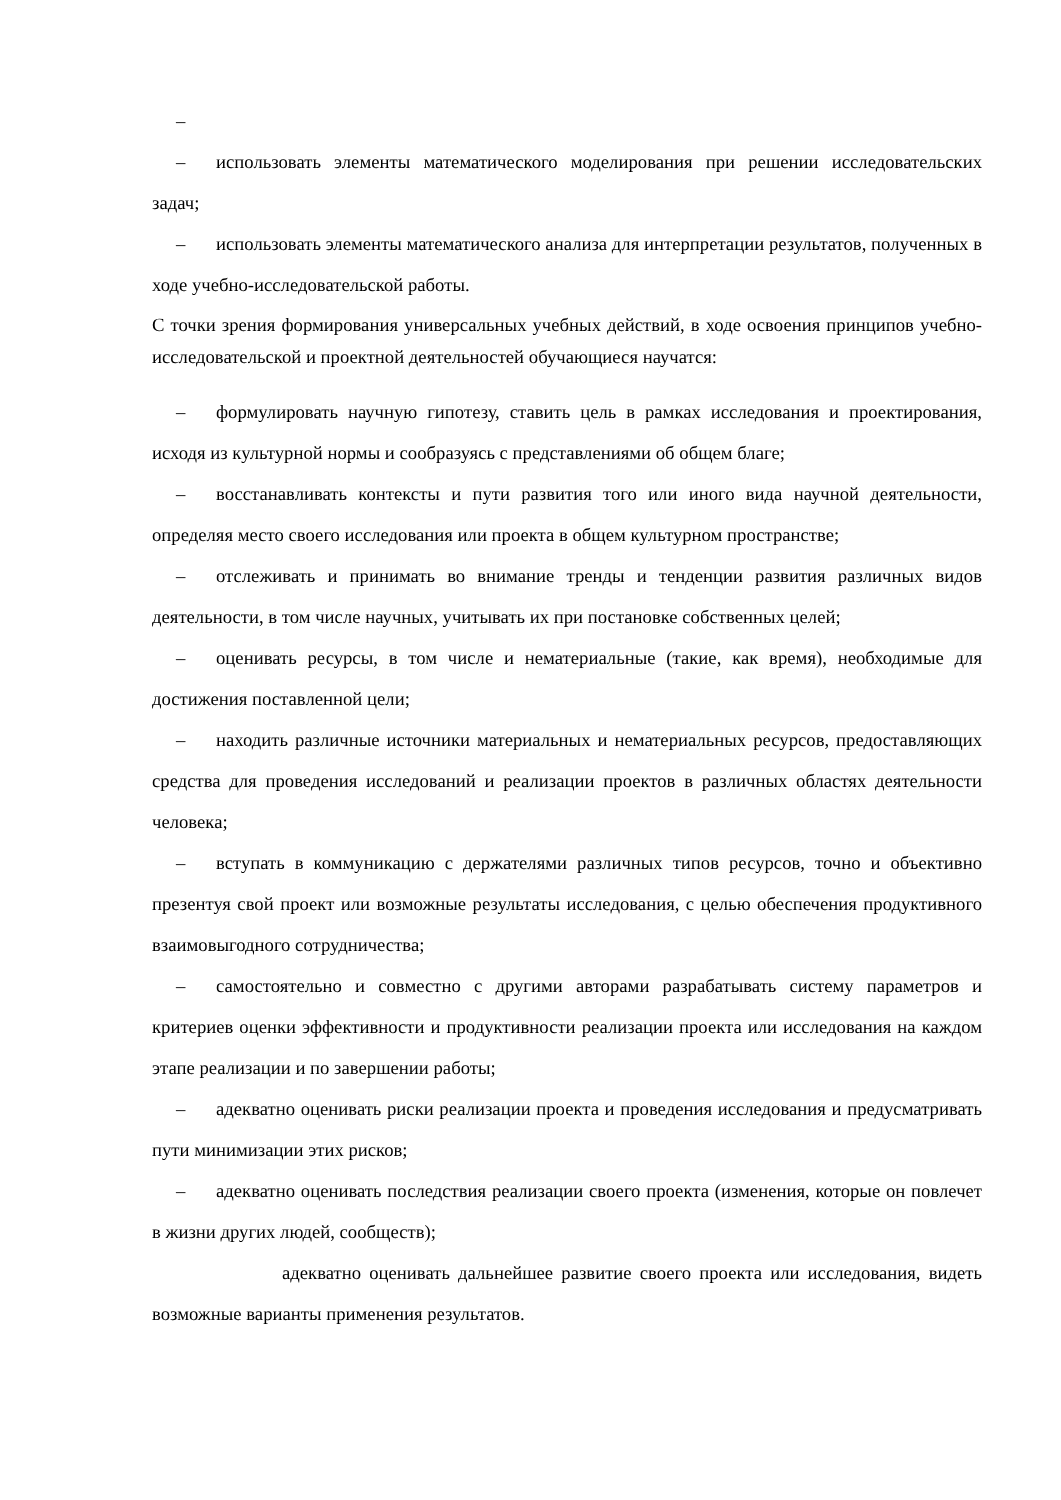–
– использовать элементы математического моделирования при решении исследовательских задач;
– использовать элементы математического анализа для интерпретации результатов, полученных в ходе учебно-исследовательской работы.
С точки зрения формирования универсальных учебных действий, в ходе освоения принципов учебно-исследовательской и проектной деятельностей обучающиеся научатся:
– формулировать научную гипотезу, ставить цель в рамках исследования и проектирования, исходя из культурной нормы и сообразуясь с представлениями об общем благе;
– восстанавливать контексты и пути развития того или иного вида научной деятельности, определяя место своего исследования или проекта в общем культурном пространстве;
– отслеживать и принимать во внимание тренды и тенденции развития различных видов деятельности, в том числе научных, учитывать их при постановке собственных целей;
– оценивать ресурсы, в том числе и нематериальные (такие, как время), необходимые для достижения поставленной цели;
– находить различные источники материальных и нематериальных ресурсов, предоставляющих средства для проведения исследований и реализации проектов в различных областях деятельности человека;
– вступать в коммуникацию с держателями различных типов ресурсов, точно и объективно презентуя свой проект или возможные результаты исследования, с целью обеспечения продуктивного взаимовыгодного сотрудничества;
– самостоятельно и совместно с другими авторами разрабатывать систему параметров и критериев оценки эффективности и продуктивности реализации проекта или исследования на каждом этапе реализации и по завершении работы;
– адекватно оценивать риски реализации проекта и проведения исследования и предусматривать пути минимизации этих рисков;
– адекватно оценивать последствия реализации своего проекта (изменения, которые он повлечет в жизни других людей, сообществ);
адекватно оценивать дальнейшее развитие своего проекта или исследования, видеть возможные варианты применения результатов.